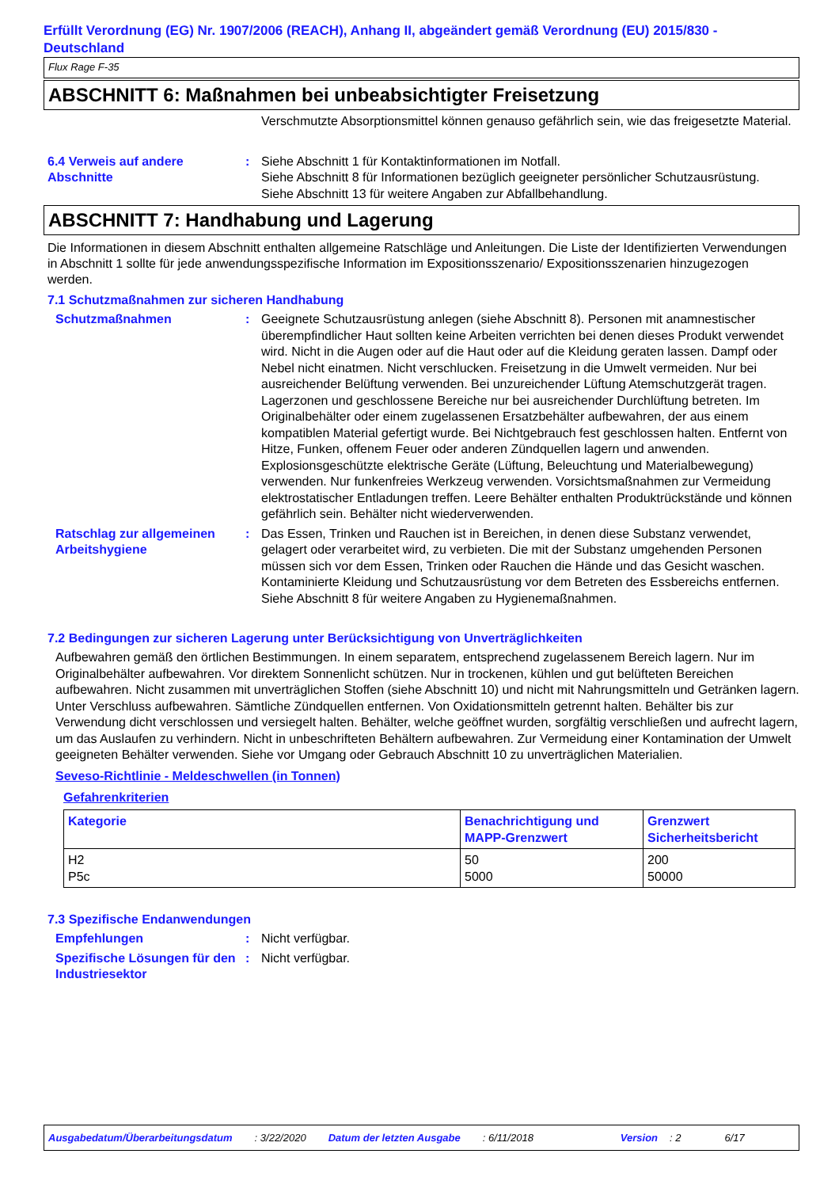Erfüllt Verordnung (EG) Nr. 1907/2006 (REACH), Anhang II, abgeändert gemäß Verordnung (EU) 2015/830 - Deutschland
Flux Rage F-35
ABSCHNITT 6: Maßnahmen bei unbeabsichtigter Freisetzung
Verschmutzte Absorptionsmittel können genauso gefährlich sein, wie das freigesetzte Material.
6.4 Verweis auf andere Abschnitte
: Siehe Abschnitt 1 für Kontaktinformationen im Notfall.
Siehe Abschnitt 8 für Informationen bezüglich geeigneter persönlicher Schutzausrüstung.
Siehe Abschnitt 13 für weitere Angaben zur Abfallbehandlung.
ABSCHNITT 7: Handhabung und Lagerung
Die Informationen in diesem Abschnitt enthalten allgemeine Ratschläge und Anleitungen. Die Liste der Identifizierten Verwendungen in Abschnitt 1 sollte für jede anwendungsspezifische Information im Expositionsszenario/ Expositionsszenarien hinzugezogen werden.
7.1 Schutzmaßnahmen zur sicheren Handhabung
Schutzmaßnahmen : Geeignete Schutzausrüstung anlegen (siehe Abschnitt 8). Personen mit anamnestischer überempfindlicher Haut sollten keine Arbeiten verrichten bei denen dieses Produkt verwendet wird. Nicht in die Augen oder auf die Haut oder auf die Kleidung geraten lassen. Dampf oder Nebel nicht einatmen. Nicht verschlucken. Freisetzung in die Umwelt vermeiden. Nur bei ausreichender Belüftung verwenden. Bei unzureichender Lüftung Atemschutzgerät tragen. Lagerzonen und geschlossene Bereiche nur bei ausreichender Durchlüftung betreten. Im Originalbehälter oder einem zugelassenen Ersatzbehälter aufbewahren, der aus einem kompatiblen Material gefertigt wurde. Bei Nichtgebrauch fest geschlossen halten. Entfernt von Hitze, Funken, offenem Feuer oder anderen Zündquellen lagern und anwenden. Explosionsgeschützte elektrische Geräte (Lüftung, Beleuchtung und Materialbewegung) verwenden. Nur funkenfreies Werkzeug verwenden. Vorsichtsmaßnahmen zur Vermeidung elektrostatischer Entladungen treffen. Leere Behälter enthalten Produktrückstände und können gefährlich sein. Behälter nicht wiederverwenden.
Ratschlag zur allgemeinen Arbeitshygiene
: Das Essen, Trinken und Rauchen ist in Bereichen, in denen diese Substanz verwendet, gelagert oder verarbeitet wird, zu verbieten. Die mit der Substanz umgehenden Personen müssen sich vor dem Essen, Trinken oder Rauchen die Hände und das Gesicht waschen. Kontaminierte Kleidung und Schutzausrüstung vor dem Betreten des Essbereichs entfernen. Siehe Abschnitt 8 für weitere Angaben zu Hygienemaßnahmen.
7.2 Bedingungen zur sicheren Lagerung unter Berücksichtigung von Unverträglichkeiten
Aufbewahren gemäß den örtlichen Bestimmungen. In einem separatem, entsprechend zugelassenem Bereich lagern. Nur im Originalbehälter aufbewahren. Vor direktem Sonnenlicht schützen. Nur in trockenen, kühlen und gut belüfteten Bereichen aufbewahren. Nicht zusammen mit unverträglichen Stoffen (siehe Abschnitt 10) und nicht mit Nahrungsmitteln und Getränken lagern. Unter Verschluss aufbewahren. Sämtliche Zündquellen entfernen. Von Oxidationsmitteln getrennt halten. Behälter bis zur Verwendung dicht verschlossen und versiegelt halten. Behälter, welche geöffnet wurden, sorgfältig verschließen und aufrecht lagern, um das Auslaufen zu verhindern. Nicht in unbeschrifteten Behältern aufbewahren. Zur Vermeidung einer Kontamination der Umwelt geeigneten Behälter verwenden. Siehe vor Umgang oder Gebrauch Abschnitt 10 zu unverträglichen Materialien.
Seveso-Richtlinie - Meldeschwellen (in Tonnen)
Gefahrenkriterien
| Kategorie | Benachrichtigung und MAPP-Grenzwert | Grenzwert Sicherheitsbericht |
| --- | --- | --- |
| H2 P5c | 50 5000 | 200 50000 |
7.3 Spezifische Endanwendungen
Empfehlungen : Nicht verfügbar.
Spezifische Lösungen für den Industriesektor
: Nicht verfügbar.
Ausgabedatum/Überarbeitungsdatum: 3/22/2020 Datum der letzten Ausgabe: 6/11/2018 Version: 2 6/17